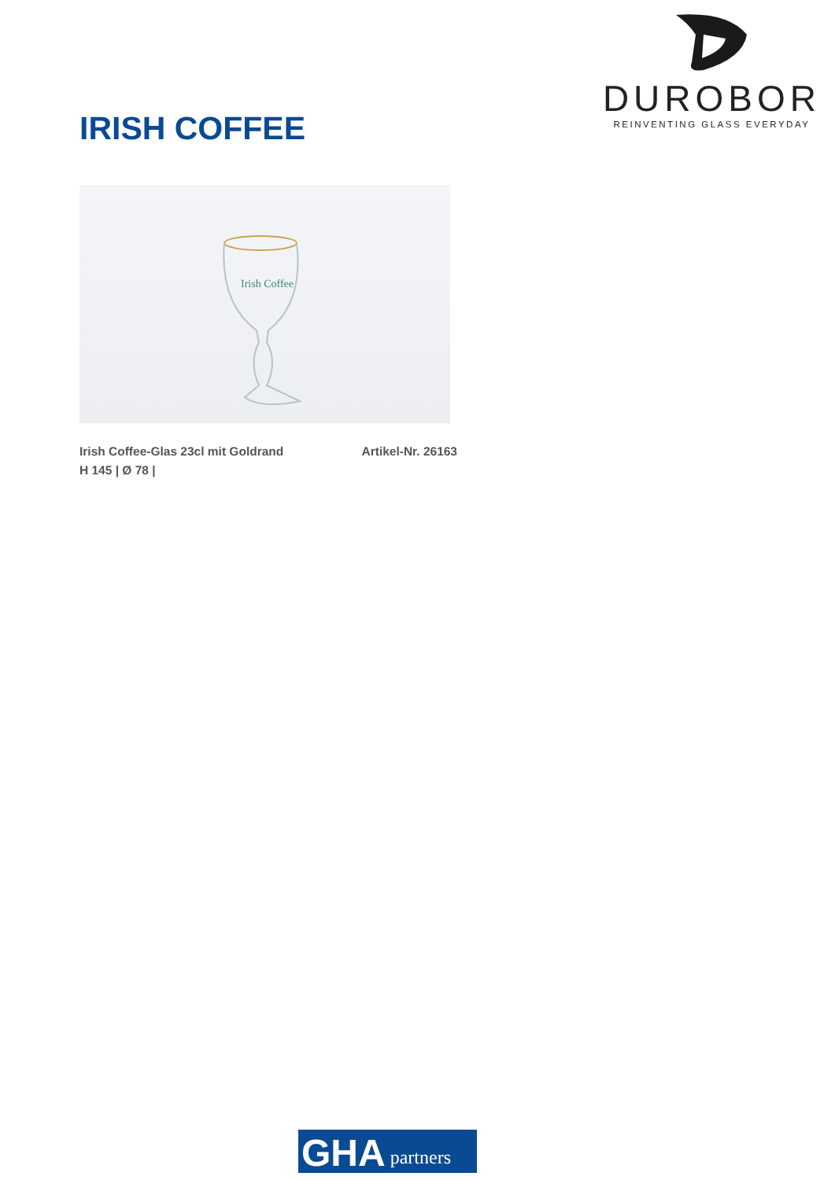DUROBOR
REINVENTING GLASS EVERYDAY
IRISH COFFEE
Irish Coffee
Irish Coffee-Glas 23cl mit Goldrand Artikel-Nr. 26163
H 145 | Ø 78 |
GHA partners